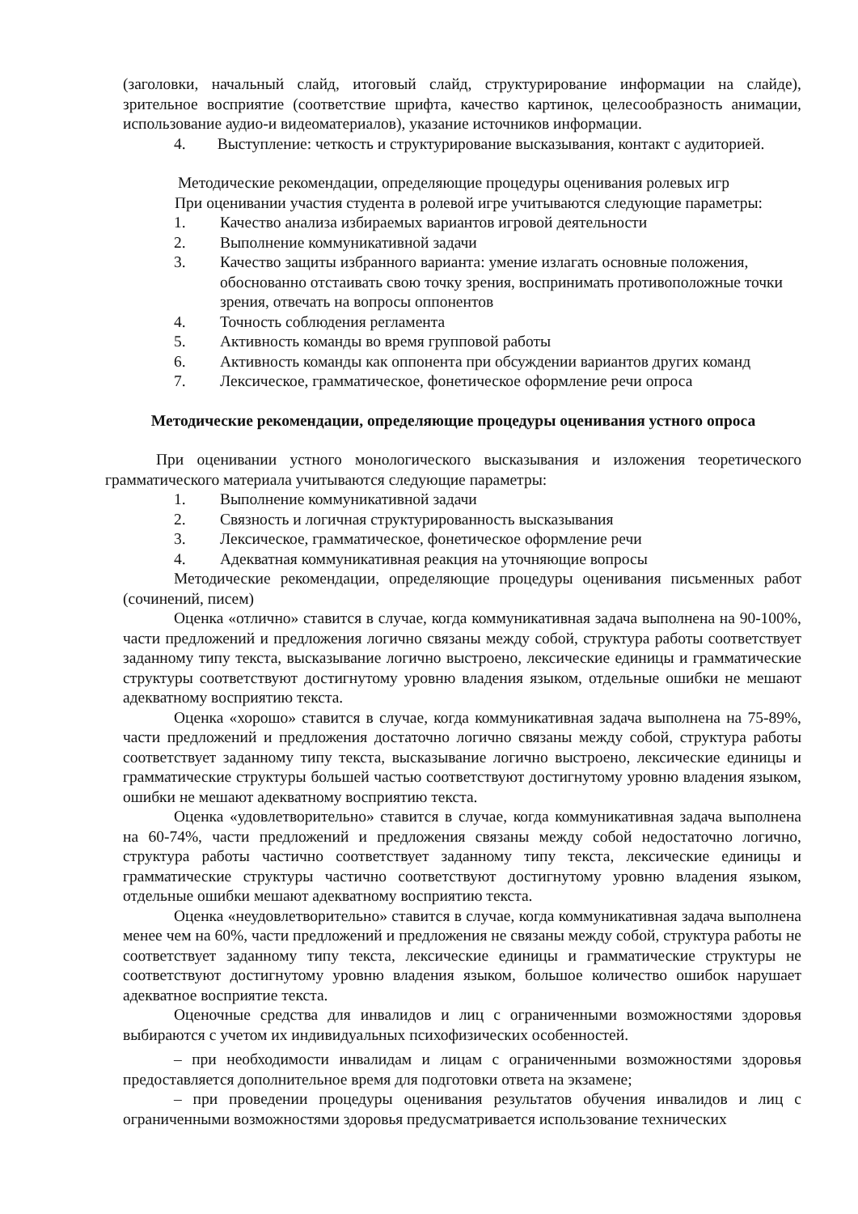(заголовки, начальный слайд, итоговый слайд, структурирование информации на слайде), зрительное восприятие (соответствие шрифта, качество картинок, целесообразность анимации, использование аудио-и видеоматериалов), указание источников информации.
4. Выступление: четкость и структурирование высказывания, контакт с аудиторией.
Методические рекомендации, определяющие процедуры оценивания ролевых игр
При оценивании участия студента в ролевой игре учитываются следующие параметры:
1. Качество анализа избираемых вариантов игровой деятельности
2. Выполнение коммуникативной задачи
3. Качество защиты избранного варианта: умение излагать основные положения, обоснованно отстаивать свою точку зрения, воспринимать противоположные точки зрения, отвечать на вопросы оппонентов
4. Точность соблюдения регламента
5. Активность команды во время групповой работы
6. Активность команды как оппонента при обсуждении вариантов других команд
7. Лексическое, грамматическое, фонетическое оформление речи опроса
Методические рекомендации, определяющие процедуры оценивания устного опроса
При оценивании устного монологического высказывания и изложения теоретического грамматического материала учитываются следующие параметры:
1. Выполнение коммуникативной задачи
2. Связность и логичная структурированность высказывания
3. Лексическое, грамматическое, фонетическое оформление речи
4. Адекватная коммуникативная реакция на уточняющие вопросы
Методические рекомендации, определяющие процедуры оценивания письменных работ (сочинений, писем)
Оценка «отлично» ставится в случае, когда коммуникативная задача выполнена на 90-100%, части предложений и предложения логично связаны между собой, структура работы соответствует заданному типу текста, высказывание логично выстроено, лексические единицы и грамматические структуры соответствуют достигнутому уровню владения языком, отдельные ошибки не мешают адекватному восприятию текста.
Оценка «хорошо» ставится в случае, когда коммуникативная задача выполнена на 75-89%, части предложений и предложения достаточно логично связаны между собой, структура работы соответствует заданному типу текста, высказывание логично выстроено, лексические единицы и грамматические структуры большей частью соответствуют достигнутому уровню владения языком, ошибки не мешают адекватному восприятию текста.
Оценка «удовлетворительно» ставится в случае, когда коммуникативная задача выполнена на 60-74%, части предложений и предложения связаны между собой недостаточно логично, структура работы частично соответствует заданному типу текста, лексические единицы и грамматические структуры частично соответствуют достигнутому уровню владения языком, отдельные ошибки мешают адекватному восприятию текста.
Оценка «неудовлетворительно» ставится в случае, когда коммуникативная задача выполнена менее чем на 60%, части предложений и предложения не связаны между собой, структура работы не соответствует заданному типу текста, лексические единицы и грамматические структуры не соответствуют достигнутому уровню владения языком, большое количество ошибок нарушает адекватное восприятие текста.
Оценочные средства для инвалидов и лиц с ограниченными возможностями здоровья выбираются с учетом их индивидуальных психофизических особенностей.
– при необходимости инвалидам и лицам с ограниченными возможностями здоровья предоставляется дополнительное время для подготовки ответа на экзамене;
– при проведении процедуры оценивания результатов обучения инвалидов и лиц с ограниченными возможностями здоровья предусматривается использование технических